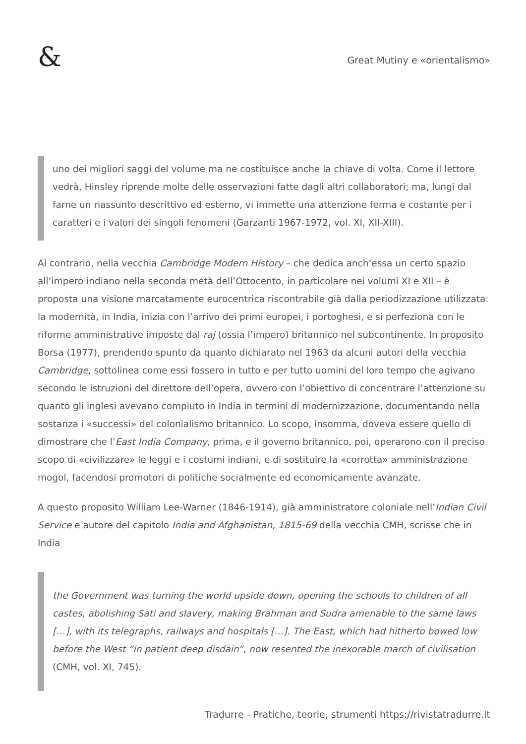&
Great Mutiny e «orientalismo»
uno dei migliori saggi del volume ma ne costituisce anche la chiave di volta. Come il lettore vedrà, Hinsley riprende molte delle osservazioni fatte dagli altri collaboratori; ma, lungi dal farne un riassunto descrittivo ed esterno, vi immette una attenzione ferma e costante per i caratteri e i valori dei singoli fenomeni (Garzanti 1967-1972, vol. XI, XII-XIII).
Al contrario, nella vecchia Cambridge Modern History – che dedica anch’essa un certo spazio all’impero indiano nella seconda metà dell’Ottocento, in particolare nei volumi XI e XII – è proposta una visione marcatamente eurocentrica riscontrabile già dalla periodizzazione utilizzata: la modernità, in India, inizia con l’arrivo dei primi europei, i portoghesi, e si perfeziona con le riforme amministrative imposte dal raj (ossia l’impero) britannico nel subcontinente. In proposito Borsa (1977), prendendo spunto da quanto dichiarato nel 1963 da alcuni autori della vecchia Cambridge, sottolinea come essi fossero in tutto e per tutto uomini del loro tempo che agivano secondo le istruzioni del direttore dell’opera, ovvero con l’obiettivo di concentrare l’attenzione su quanto gli inglesi avevano compiuto in India in termini di modernizzazione, documentando nella sostanza i «successi» del colonialismo britannico. Lo scopo, insomma, doveva essere quello di dimostrare che l’East India Company, prima, e il governo britannico, poi, operarono con il preciso scopo di «civilizzare» le leggi e i costumi indiani, e di sostituire la «corrotta» amministrazione mogol, facendosi promotori di politiche socialmente ed economicamente avanzate.
A questo proposito William Lee-Warner (1846-1914), già amministratore coloniale nell’Indian Civil Service e autore del capitolo India and Afghanistan, 1815-69 della vecchia CMH, scrisse che in India
the Government was turning the world upside down, opening the schools to children of all castes, abolishing Sati and slavery, making Brahman and Sudra amenable to the same laws […], with its telegraphs, railways and hospitals […]. The East, which had hitherto bowed low before the West “in patient deep disdain”, now resented the inexorable march of civilisation (CMH, vol. XI, 745).
Tradurre - Pratiche, teorie, strumenti https://rivistatradurre.it